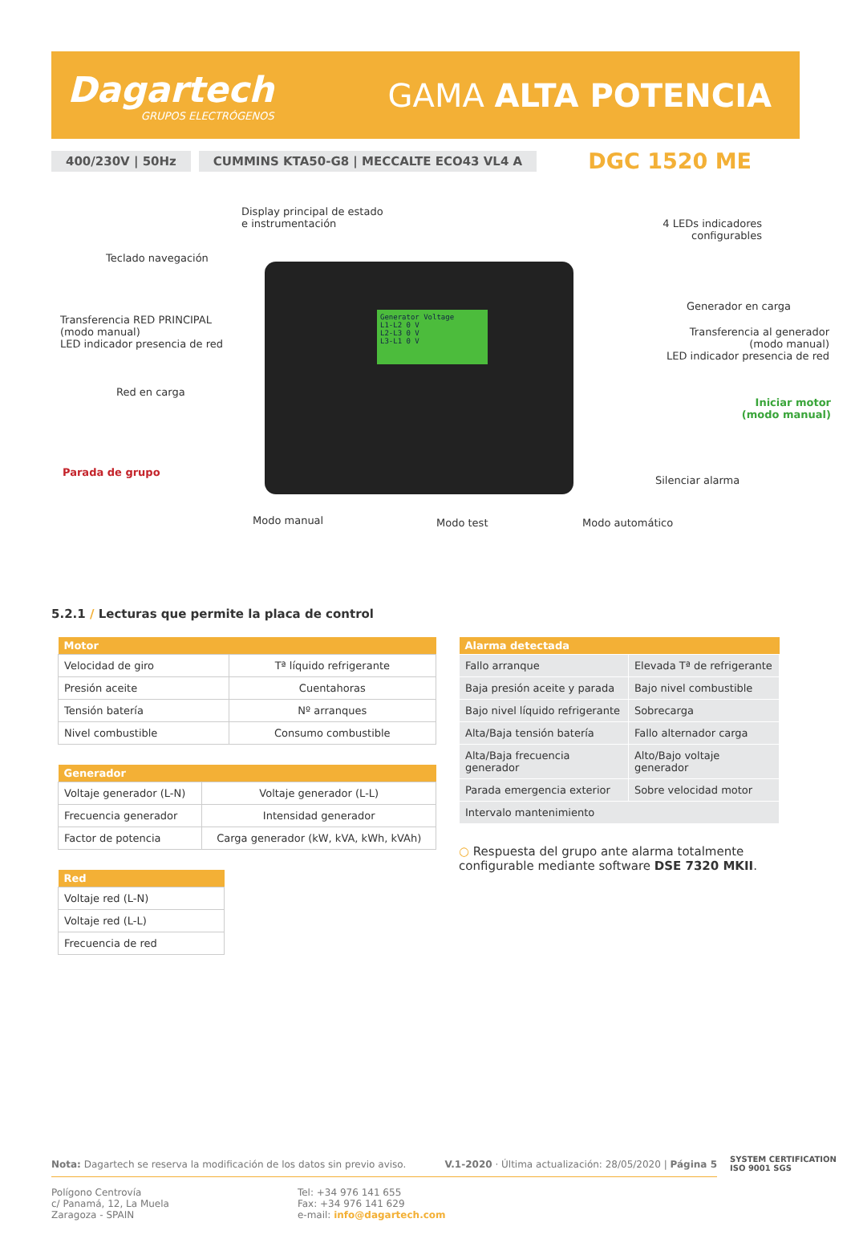Dagartech
GRUPOS ELECTRÓGENOS
GAMA ALTA POTENCIA
400/230V | 50Hz CUMMINS KTA50-G8 | MECCALTE ECO43 VL4 A DGC 1520 ME
Display principal de estado
e instrumentación
4 LEDs indicadores
configurables
Teclado navegación
Generador en carga
Transferencia RED PRINCIPAL
(modo manual)
LED indicador presencia de red
Transferencia al generador
(modo manual)
LED indicador presencia de red
Red en carga
Iniciar motor
(modo manual)
Parada de grupo
Silenciar alarma
Modo manual Modo test Modo automático
Generator Voltage
L1-L2 0 V
L2-L3 0 V
L3-L1 0 V
5.2.1 / Lecturas que permite la placa de control
| Motor | |
| --- | --- |
| Velocidad de giro | Tª líquido refrigerante |
| Presión aceite | Cuentahoras |
| Tensión batería | Nº arranques |
| Nivel combustible | Consumo combustible |
| Generador | |
| --- | --- |
| Voltaje generador (L-N) | Voltaje generador (L-L) |
| Frecuencia generador | Intensidad generador |
| Factor de potencia | Carga generador (kW, kVA, kWh, kVAh) |
| Red |
| --- |
| Voltaje red (L-N) |
| Voltaje red (L-L) |
| Frecuencia de red |
| Alarma detectada | |
| --- | --- |
| Fallo arranque | Elevada Tª de refrigerante |
| Baja presión aceite y parada | Bajo nivel combustible |
| Bajo nivel líquido refrigerante | Sobrecarga |
| Alta/Baja tensión batería | Fallo alternador carga |
| Alta/Baja frecuencia generador | Alto/Bajo voltaje generador |
| Parada emergencia exterior | Sobre velocidad motor |
| Intervalo mantenimiento | |
○ Respuesta del grupo ante alarma totalmente configurable mediante software DSE 7320 MKII.
Nota: Dagartech se reserva la modificación de los datos sin previo aviso. V.1-2020 · Última actualización: 28/05/2020 | Página 5
Polígono Centrovía
c/ Panamá, 12, La Muela
Zaragoza - SPAIN
Tel: +34 976 141 655
Fax: +34 976 141 629
e-mail: info@dagartech.com
SYSTEM CERTIFICATION ISO 9001 SGS